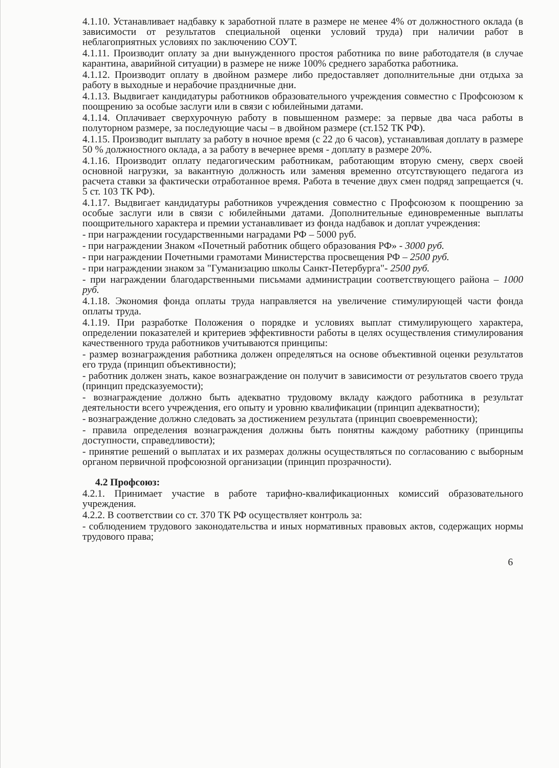4.1.10. Устанавливает надбавку к заработной плате в размере не менее 4% от должностного оклада (в зависимости от результатов специальной оценки условий труда) при наличии работ в неблагоприятных условиях по заключению СОУТ.
4.1.11. Производит оплату за дни вынужденного простоя работника по вине работодателя (в случае карантина, аварийной ситуации) в размере не ниже 100% среднего заработка работника.
4.1.12. Производит оплату в двойном размере либо предоставляет дополнительные дни отдыха за работу в выходные и нерабочие праздничные дни.
4.1.13. Выдвигает кандидатуры работников образовательного учреждения совместно с Профсоюзом к поощрению за особые заслуги или в связи с юбилейными датами.
4.1.14. Оплачивает сверхурочную работу в повышенном размере: за первые два часа работы в полуторном размере, за последующие часы – в двойном размере (ст.152 ТК РФ).
4.1.15. Производит выплату за работу в ночное время (с 22 до 6 часов), устанавливая доплату в размере 50 % должностного оклада, а за работу в вечернее время - доплату в размере 20%.
4.1.16. Производит оплату педагогическим работникам, работающим вторую смену, сверх своей основной нагрузки, за вакантную должность или заменяя временно отсутствующего педагога из расчета ставки за фактически отработанное время. Работа в течение двух смен подряд запрещается (ч. 5 ст. 103 ТК РФ).
4.1.17. Выдвигает кандидатуры работников учреждения совместно с Профсоюзом к поощрению за особые заслуги или в связи с юбилейными датами. Дополнительные единовременные выплаты поощрительного характера и премии устанавливает из фонда надбавок и доплат учреждения:
- при награждении государственными наградами РФ – 5000 руб.
- при награждении Знаком «Почетный работник общего образования РФ» - 3000 руб.
- при награждении Почетными грамотами Министерства просвещения РФ – 2500 руб.
- при награждении знаком за "Гуманизацию школы Санкт-Петербурга"- 2500 руб.
- при награждении благодарственными письмами администрации соответствующего района – 1000 руб.
4.1.18. Экономия фонда оплаты труда направляется на увеличение стимулирующей части фонда оплаты труда.
4.1.19. При разработке Положения о порядке и условиях выплат стимулирующего характера, определении показателей и критериев эффективности работы в целях осуществления стимулирования качественного труда работников учитываются принципы:
- размер вознаграждения работника должен определяться на основе объективной оценки результатов его труда (принцип объективности);
- работник должен знать, какое вознаграждение он получит в зависимости от результатов своего труда (принцип предсказуемости);
- вознаграждение должно быть адекватно трудовому вкладу каждого работника в результат деятельности всего учреждения, его опыту и уровню квалификации (принцип адекватности);
- вознаграждение должно следовать за достижением результата (принцип своевременности);
- правила определения вознаграждения должны быть понятны каждому работнику (принципы доступности, справедливости);
- принятие решений о выплатах и их размерах должны осуществляться по согласованию с выборным органом первичной профсоюзной организации (принцип прозрачности).
4.2 Профсоюз:
4.2.1. Принимает участие в работе тарифно-квалификационных комиссий образовательного учреждения.
4.2.2. В соответствии со ст. 370 ТК РФ осуществляет контроль за:
- соблюдением трудового законодательства и иных нормативных правовых актов, содержащих нормы трудового права;
6